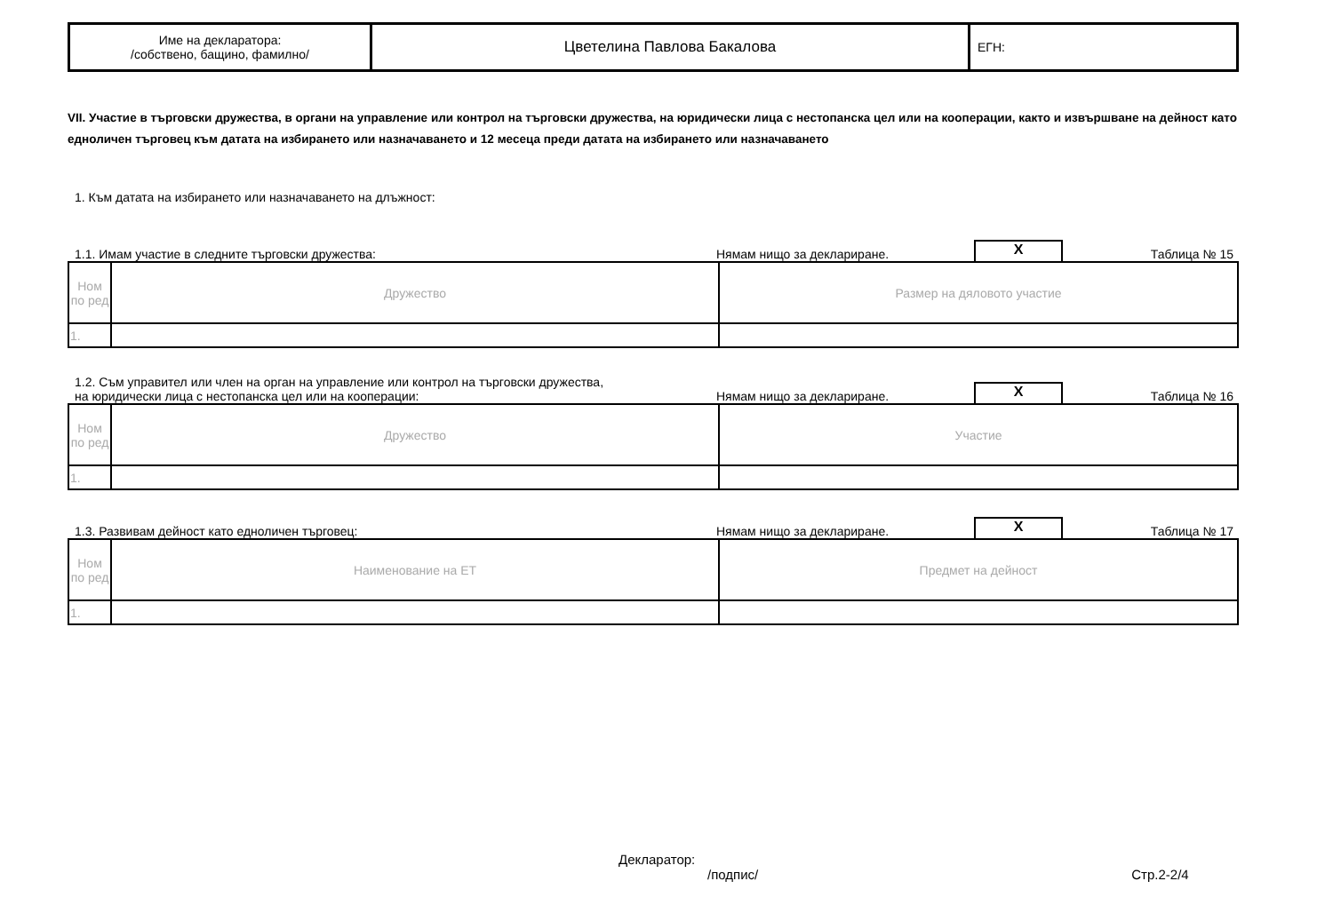| Име на декларатора: /собствено, бащино, фамилно/ | Цветелина Павлова Бакалова | ЕГН: |
VII. Участие в търговски дружества, в органи на управление или контрол на търговски дружества, на юридически лица с нестопанска цел или на кооперации, както и извършване на дейност като едноличен търговец към датата на избирането или назначаването и 12 месеца преди датата на избирането или назначаването
1. Към датата на избирането или назначаването на длъжност:
1.1. Имам участие в следните търговски дружества:
Нямам нищо за деклариране.
X
Таблица № 15
| Ном по ред | Дружество | Размер на дяловото участие |
| 1. | | |
1.2. Съм управител или член на орган на управление или контрол на търговски дружества,
на юридически лица с нестопанска цел или на кооперации:
Нямам нищо за деклариране.
X
Таблица № 16
| Ном по ред | Дружество | Участие |
| 1. | | |
1.3. Развивам дейност като едноличен търговец:
Нямам нищо за деклариране.
X
Таблица № 17
| Ном по ред | Наименование на ЕТ | Предмет на дейност |
| 1. | | |
Декларатор:
/подпис/ Стр.2-2/4